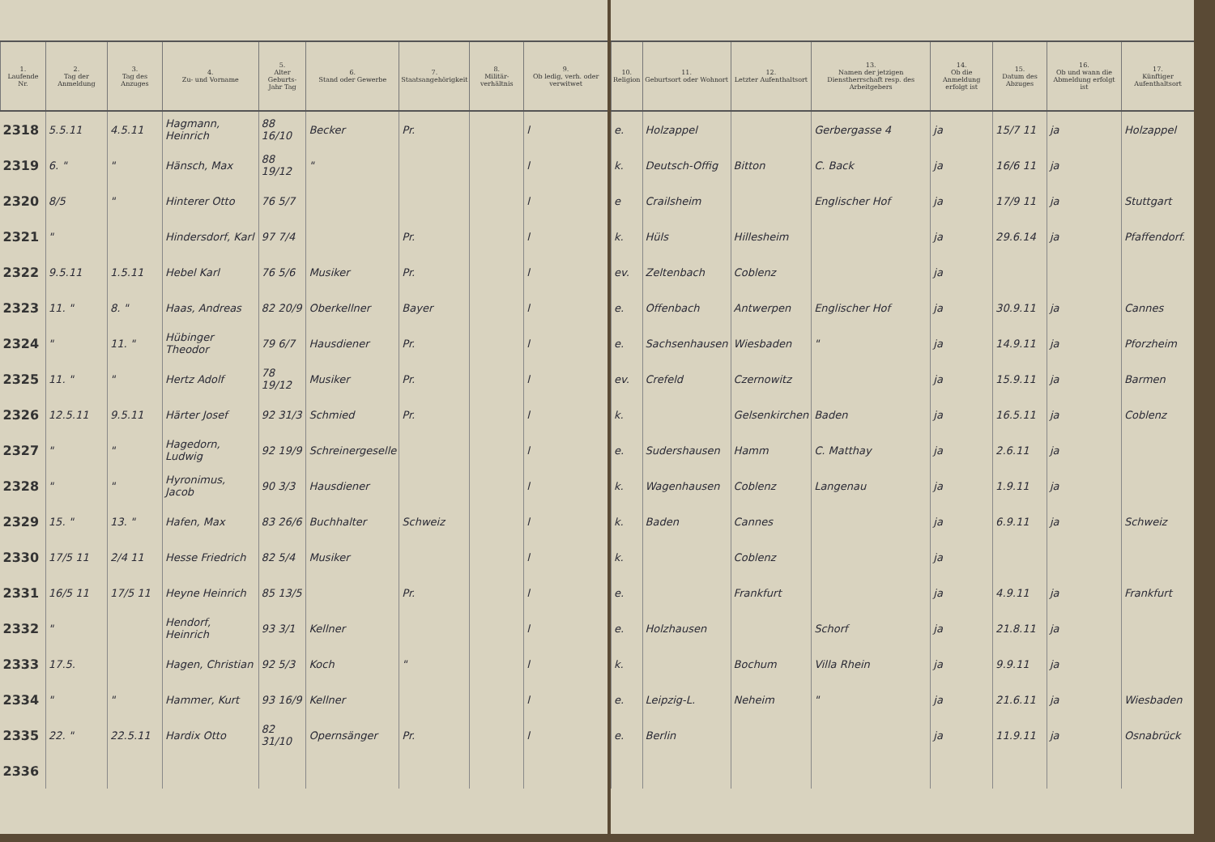| 1. Laufende Nr. | 2. Tag der Anmeldung | 3. Tag des Anzuges | 4. Zu- und Vorname | 5. Alter Geburts- Jahr Tag | 6. Stand oder Gewerbe | 7. Staatsangehörigkeit | 8. Militär-verhältnis | 9. Ob ledig, verh. oder verwitwet |
| --- | --- | --- | --- | --- | --- | --- | --- | --- |
| 2318 | 5.5.11 | 4.5.11 | Hagmann, Heinrich | 88 16/10 | Becker | Pr. | | l |
| 2319 | 6. " | " | Hänsch, Max | 88 19/12 | " | | | l |
| 2320 | 8/5 | " | Hinterer Otto | 76 5/7 | | | | l |
| 2321 | " | | Hindersdorf, Karl | 97 7/4 | | Pr. | | l |
| 2322 | 9.5.11 | 1.5.11 | Hebel Karl | 76 5/6 | Musiker | Pr. | | l |
| 2323 | 11. " | 8. " | Haas, Andreas | 82 20/9 | Oberkellner | Bayer | | l |
| 2324 | " | 11. " | Hübinger Theodor | 79 6/7 | Hausdiener | Pr. | | l |
| 2325 | 11. " | " | Hertz Adolf | 78 19/12 | Musiker | Pr. | | l |
| 2326 | 12.5.11 | 9.5.11 | Härter Josef | 92 31/3 | Schmied | Pr. | | l |
| 2327 | " | " | Hagedorn, Ludwig | 92 19/9 | Schreinergeselle | | | l |
| 2328 | " | " | Hyronimus, Jacob | 90 3/3 | Hausdiener | | | l |
| 2329 | 15. " | 13. " | Hafen, Max | 83 26/6 | Buchhalter | Schweiz | | l |
| 2330 | 17/5 11 | 2/4 11 | Hesse Friedrich | 82 5/4 | Musiker | | | l |
| 2331 | 16/5 11 | 17/5 11 | Heyne Heinrich | 85 13/5 | | Pr. | | l |
| 2332 | " | | Hendorf, Heinrich | 93 3/1 | Kellner | | | l |
| 2333 | 17.5. | | Hagen, Christian | 92 5/3 | Koch | " | | l |
| 2334 | " | " | Hammer, Kurt | 93 16/9 | Kellner | | | l |
| 2335 | 22. " | 22.5.11 | Hardix Otto | 82 31/10 | Opernsänger | Pr. | | l |
| 2336 | | | | | | | | |
| 10. Religion | 11. Geburtsort oder Wohnort | 12. Letzter Aufenthaltsort | 13. Namen der jetzigen Dienstherrschaft resp. des Arbeitgebers | 14. Ob die Anmeldung erfolgt ist | 15. Datum des Abzuges | 16. Ob und wann die Abmeldung erfolgt ist | 17. Künftiger Aufenthaltsort |
| --- | --- | --- | --- | --- | --- | --- | --- |
| e. | Holzappel | | Gerbergasse 4 | ja | 15/7 11 | ja | Holzappel |
| k. | Deutsch-Offig | Bitton | C. Back | ja | 16/6 11 | ja | |
| e | Crailsheim | | Englischer Hof | ja | 17/9 11 | ja | Stuttgart |
| k. | Hüls | Hillesheim | | ja | 29.6.14 | ja | Pfaffendorf. |
| ev. | Zeltenbach | Coblenz | | ja | | | |
| e. | Offenbach | Antwerpen | Englischer Hof | ja | 30.9.11 | ja | Cannes |
| e. | Sachsenhausen | Wiesbaden | " | ja | 14.9.11 | ja | Pforzheim |
| ev. | Crefeld | Czernowitz | | ja | 15.9.11 | ja | Barmen |
| k. | | Gelsenkirchen | Baden | ja | 16.5.11 | ja | Coblenz |
| e. | Sudershausen | Hamm | C. Matthay | ja | 2.6.11 | ja | |
| k. | Wagenhausen | Coblenz | Langenau | ja | 1.9.11 | ja | |
| k. | Baden | Cannes | | ja | 6.9.11 | ja | Schweiz |
| k. | | Coblenz | | ja | | | |
| e. | | Frankfurt | | ja | 4.9.11 | ja | Frankfurt |
| e. | Holzhausen | | Schorf | ja | 21.8.11 | ja | |
| k. | | Bochum | Villa Rhein | ja | 9.9.11 | ja | |
| e. | Leipzig-L. | Neheim | " | ja | 21.6.11 | ja | Wiesbaden |
| e. | Berlin | | | ja | 11.9.11 | ja | Osnabrück |